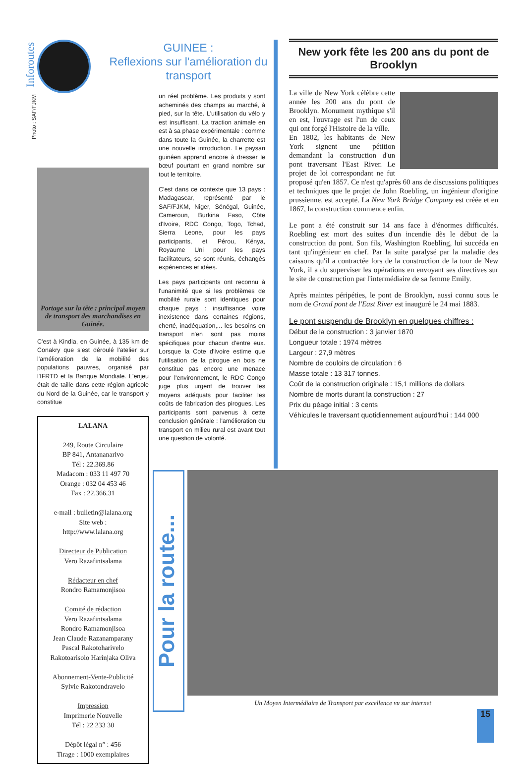Inforoutes
Photo : SAF/FJKM
Portage sur la tête : principal moyen de transport des marchandises en Guinée.
C'est à Kindia, en Guinée, à 135 km de Conakry que s'est déroulé l'atelier sur l'amélioration de la mobilité des populations pauvres, organisé par l'IFRTD et la Banque Mondiale. L'enjeu était de taille dans cette région agricole du Nord de la Guinée, car le transport y constitue
LALANA
249, Route Circulaire
BP 841, Antananarivo
Tél : 22.369.86
Madacom : 033 11 497 70
Orange : 032 04 453 46
Fax : 22.366.31
e-mail : bulletin@lalana.org
Site web :
http://www.lalana.org
Directeur de Publication
Vero Razafintsalama
Rédacteur en chef
Rondro Ramamonjisoa
Comité de rédaction
Vero Razafintsalama
Rondro Ramamonjisoa
Jean Claude Razanamparany
Pascal Rakotoharivelo
Rakotoarisolo Harinjaka Oliva
Abonnement-Vente-Publicité
Sylvie Rakotondravelo
Impression
Imprimerie Nouvelle
Tél : 22 233 30
Dépôt légal n° : 456
Tirage : 1000 exemplaires
GUINEE :
Reflexions sur l'amélioration du transport
un réel problème. Les produits y sont acheminés des champs au marché, à pied, sur la tête. L'utilisation du vélo y est insuffisant. La traction animale en est à sa phase expérimentale : comme dans toute la Guinée, la charrette est une nouvelle introduction. Le paysan guinéen apprend encore à dresser le bœuf pourtant en grand nombre sur tout le territoire.
C'est dans ce contexte que 13 pays : Madagascar, représenté par le SAF/FJKM, Niger, Sénégal, Guinée, Cameroun, Burkina Faso, Côte d'Ivoire, RDC Congo, Togo, Tchad, Sierra Leone, pour les pays participants, et Pérou, Kénya, Royaume Uni pour les pays facilitateurs, se sont réunis, échangés expériences et idées.
Les pays participants ont reconnu à l'unanimité que si les problèmes de mobilité rurale sont identiques pour chaque pays : insuffisance voire inexistence dans certaines régions, cherté, inadéquation,... les besoins en transport n'en sont pas moins spécifiques pour chacun d'entre eux. Lorsque la Cote d'Ivoire estime que l'utilisation de la pirogue en bois ne constitue pas encore une menace pour l'environnement, le RDC Congo juge plus urgent de trouver les moyens adéquats pour faciliter les coûts de fabrication des pirogues. Les participants sont parvenus à cette conclusion générale : l'amélioration du transport en milieu rural est avant tout une question de volonté.
New york fête les 200 ans du pont de Brooklyn
La ville de New York célèbre cette année les 200 ans du pont de Brooklyn. Monument mythique s'il en est, l'ouvrage est l'un de ceux qui ont forgé l'Histoire de la ville.
En 1802, les habitants de New York signent une pétition demandant la construction d'un pont traversant l'East River. Le projet de loi correspondant ne fut proposé qu'en 1857. Ce n'est qu'après 60 ans de discussions politiques et techniques que le projet de John Roebling, un ingénieur d'origine prussienne, est accepté. La New York Bridge Company est créée et en 1867, la construction commence enfin.
Le pont a été construit sur 14 ans face à d'énormes difficultés. Roebling est mort des suites d'un incendie dès le début de la construction du pont. Son fils, Washington Roebling, lui succéda en tant qu'ingénieur en chef. Par la suite paralysé par la maladie des caissons qu'il a contractée lors de la construction de la tour de New York, il a du superviser les opérations en envoyant ses directives sur le site de construction par l'intermédiaire de sa femme Emily.
Après maintes péripéties, le pont de Brooklyn, aussi connu sous le nom de Grand pont de l'East River est inauguré le 24 mai 1883.
Le pont suspendu de Brooklyn en quelques chiffres :
Début de la construction : 3 janvier 1870
Longueur totale : 1974 mètres
Largeur : 27,9 mètres
Nombre de couloirs de circulation : 6
Masse totale : 13 317 tonnes.
Coût de la construction originale : 15,1 millions de dollars
Nombre de morts durant la construction : 27
Prix du péage initial : 3 cents
Véhicules le traversant quotidiennement aujourd'hui : 144 000
Pour la route...
Un Moyen Intermédiaire de Transport par excellence vu sur internet
15